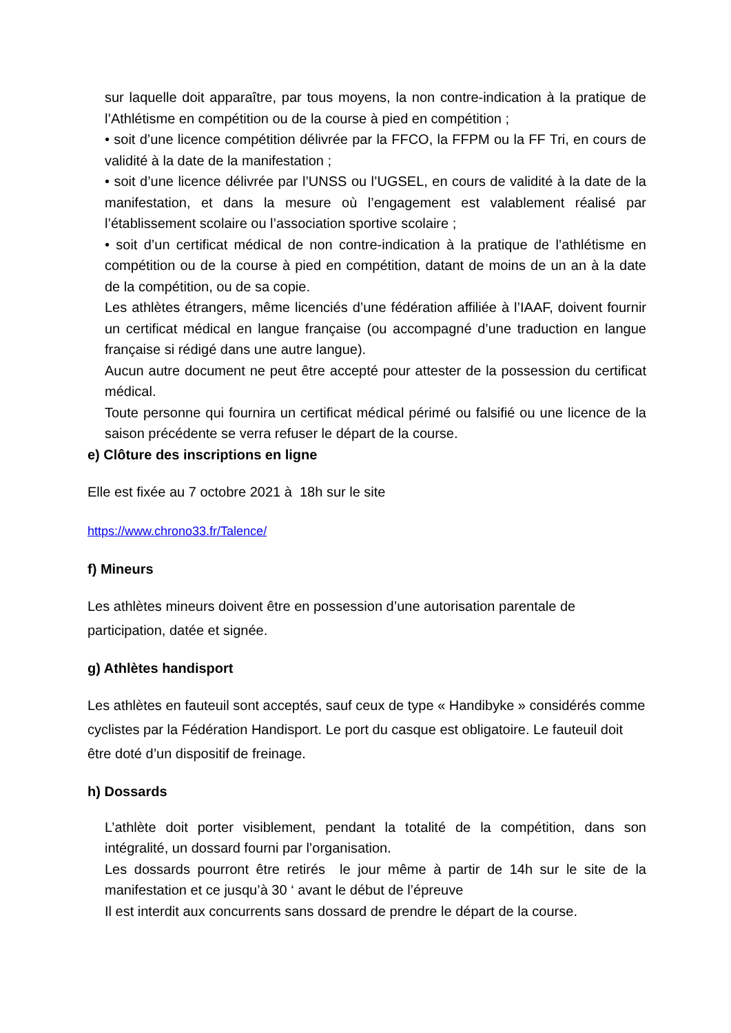sur laquelle doit apparaître, par tous moyens, la non contre-indication à la pratique de l’Athlétisme en compétition ou de la course à pied en compétition ;
• soit d’une licence compétition délivrée par la FFCO, la FFPM ou la FF Tri, en cours de validité à la date de la manifestation ;
• soit d’une licence délivrée par l’UNSS ou l’UGSEL, en cours de validité à la date de la manifestation, et dans la mesure où l’engagement est valablement réalisé par l’établissement scolaire ou l’association sportive scolaire ;
• soit d’un certificat médical de non contre-indication à la pratique de l’athlétisme en compétition ou de la course à pied en compétition, datant de moins de un an à la date de la compétition, ou de sa copie.
Les athlètes étrangers, même licenciés d’une fédération affiliée à l’IAAF, doivent fournir un certificat médical en langue française (ou accompagné d’une traduction en langue française si rédigé dans une autre langue).
Aucun autre document ne peut être accepté pour attester de la possession du certificat médical.
Toute personne qui fournira un certificat médical périmé ou falsifié ou une licence de la saison précédente se verra refuser le départ de la course.
e) Clôture des inscriptions en ligne
Elle est fixée au 7 octobre 2021 à 18h sur le site
https://www.chrono33.fr/Talence/
f) Mineurs
Les athlètes mineurs doivent être en possession d’une autorisation parentale de participation, datée et signée.
g) Athlètes handisport
Les athlètes en fauteuil sont acceptés, sauf ceux de type « Handibyke » considérés comme cyclistes par la Fédération Handisport. Le port du casque est obligatoire. Le fauteuil doit être doté d’un dispositif de freinage.
h) Dossards
L’athlète doit porter visiblement, pendant la totalité de la compétition, dans son intégralité, un dossard fourni par l’organisation.
Les dossards pourront être retirés le jour même à partir de 14h sur le site de la manifestation et ce jusqu’à 30 ‘ avant le début de l’épreuve
Il est interdit aux concurrents sans dossard de prendre le départ de la course.